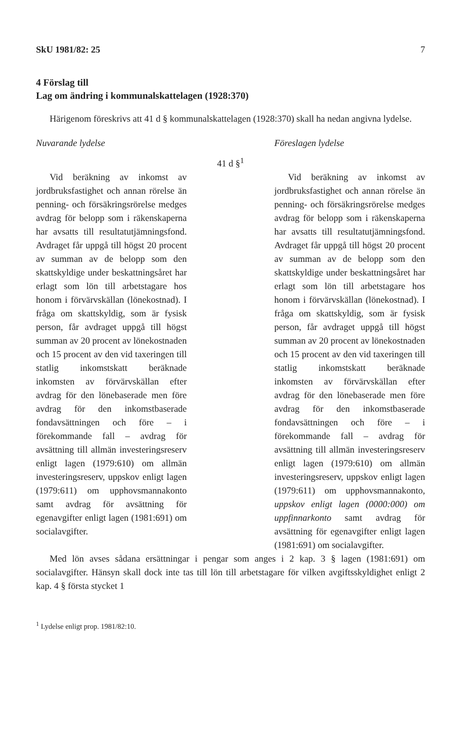SkU 1981/82: 25 7
4 Förslag till
Lag om ändring i kommunalskattelagen (1928:370)
Härigenom föreskrivs att 41 d § kommunalskattelagen (1928:370) skall ha nedan angivna lydelse.
Nuvarande lydelse Föreslagen lydelse
41 d §<sup>1</sup>
Vid beräkning av inkomst av jordbruksfastighet och annan rörelse än penning- och försäkringsrörelse medges avdrag för belopp som i räkenskaperna har avsatts till resultatutjämningsfond. Avdraget får uppgå till högst 20 procent av summan av de belopp som den skattskyldige under beskattningsåret har erlagt som lön till arbetstagare hos honom i förvärvskällan (lönekostnad). I fråga om skattskyldig, som är fysisk person, får avdraget uppgå till högst summan av 20 procent av lönekostnaden och 15 procent av den vid taxeringen till statlig inkomstskatt beräknade inkomsten av förvärvskällan efter avdrag för den lönebaserade men före avdrag för den inkomstbaserade fondavsättningen och före – i förekommande fall – avdrag för avsättning till allmän investeringsreserv enligt lagen (1979:610) om allmän investeringsreserv, uppskov enligt lagen (1979:611) om upphovsmannakonto samt avdrag för avsättning för egenavgifter enligt lagen (1981:691) om socialavgifter.
Vid beräkning av inkomst av jordbruksfastighet och annan rörelse än penning- och försäkringsrörelse medges avdrag för belopp som i räkenskaperna har avsatts till resultatutjämningsfond. Avdraget får uppgå till högst 20 procent av summan av de belopp som den skattskyldige under beskattningsåret har erlagt som lön till arbetstagare hos honom i förvärvskällan (lönekostnad). I fråga om skattskyldig, som är fysisk person, får avdraget uppgå till högst summan av 20 procent av lönekostnaden och 15 procent av den vid taxeringen till statlig inkomstskatt beräknade inkomsten av förvärvskällan efter avdrag för den lönebaserade men före avdrag för den inkomstbaserade fondavsättningen och före – i förekommande fall – avdrag för avsättning till allmän investeringsreserv enligt lagen (1979:610) om allmän investeringsreserv, uppskov enligt lagen (1979:611) om upphovsmannakonto, uppskov enligt lagen (0000:000) om uppfinnarkonto samt avdrag för avsättning för egenavgifter enligt lagen (1981:691) om socialavgifter.
Med lön avses sådana ersättningar i pengar som anges i 2 kap. 3 § lagen (1981:691) om socialavgifter. Hänsyn skall dock inte tas till lön till arbetstagare för vilken avgiftsskyldighet enligt 2 kap. 4 § första stycket 1
<sup>1</sup> Lydelse enligt prop. 1981/82:10.